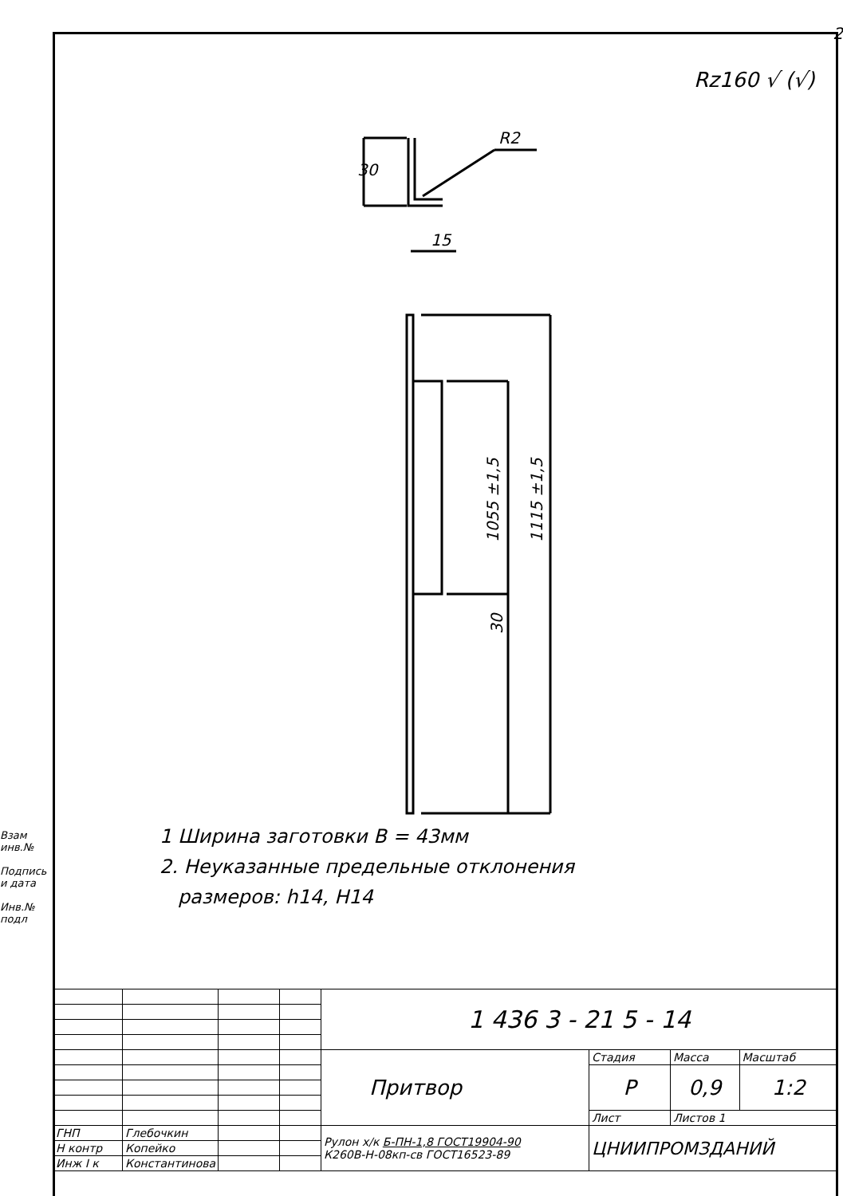30
R2
15
1055 ±1,5
1115 ±1,5
30
2
Rz160 √ (√)
1 Ширина заготовки B = 43мм
2. Неуказанные предельные отклонения
размеров: h14, H14
Взам инв.№
Подпись и дата
Инв.№ подл
| | | | | 1 436 3 - 21 5 - 14 | | | |
| | | | | Притвор | Стадия | Масса | Масштаб |
| | | | | | P | 0,9 | 1:2 |
| | | | | | Лист | Листов 1 | |
| ГНП | Глебочкин | | | Рулон х/к Б-ПН-1,8 ГОСТ19904-90 К260В-Н-08кп-св ГОСТ16523-89 | ЦНИИПРОМЗДАНИЙ | | |
| Н контр | Копейко | | | | | | |
| Инж I к | Константинова | | | | | | |